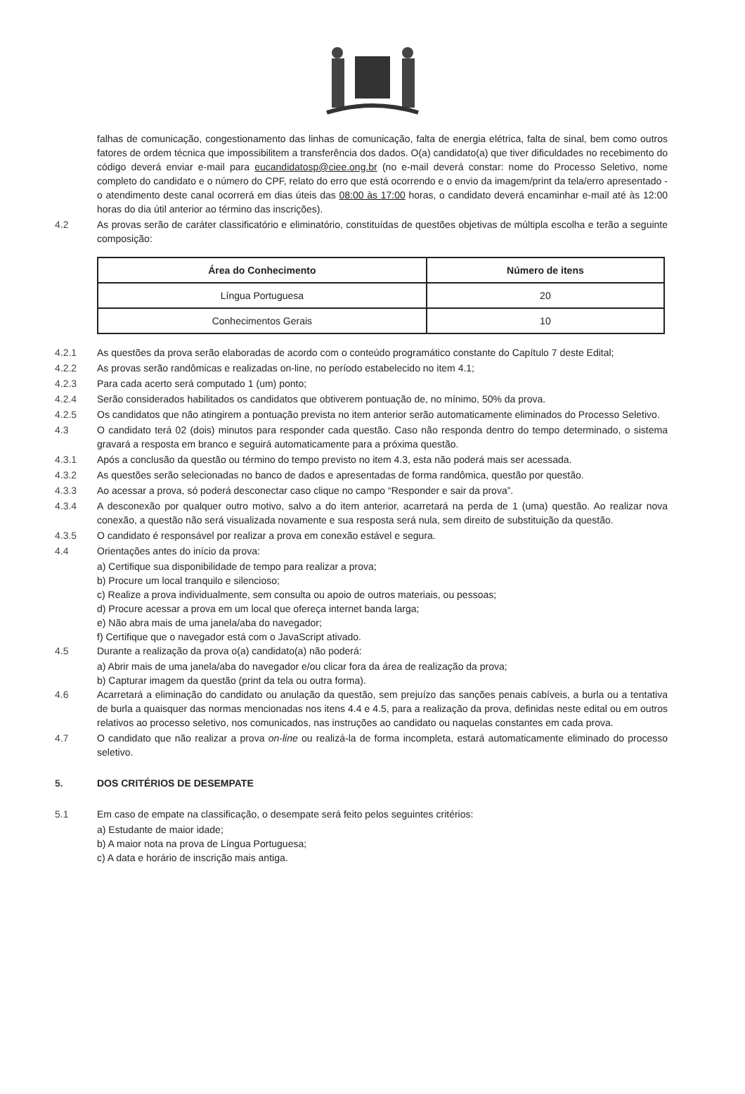falhas de comunicação, congestionamento das linhas de comunicação, falta de energia elétrica, falta de sinal, bem como outros fatores de ordem técnica que impossibilitem a transferência dos dados. O(a) candidato(a) que tiver dificuldades no recebimento do código deverá enviar e-mail para eucandidatosp@ciee.ong.br (no e-mail deverá constar: nome do Processo Seletivo, nome completo do candidato e o número do CPF, relato do erro que está ocorrendo e o envio da imagem/print da tela/erro apresentado - o atendimento deste canal ocorrerá em dias úteis das 08:00 às 17:00 horas, o candidato deverá encaminhar e-mail até às 12:00 horas do dia útil anterior ao término das inscrições).
4.2 As provas serão de caráter classificatório e eliminatório, constituídas de questões objetivas de múltipla escolha e terão a seguinte composição:
| Área do Conhecimento | Número de itens |
| --- | --- |
| Língua Portuguesa | 20 |
| Conhecimentos Gerais | 10 |
4.2.1 As questões da prova serão elaboradas de acordo com o conteúdo programático constante do Capítulo 7 deste Edital;
4.2.2 As provas serão randômicas e realizadas on-line, no período estabelecido no item 4.1;
4.2.3 Para cada acerto será computado 1 (um) ponto;
4.2.4 Serão considerados habilitados os candidatos que obtiverem pontuação de, no mínimo, 50% da prova.
4.2.5 Os candidatos que não atingirem a pontuação prevista no item anterior serão automaticamente eliminados do Processo Seletivo.
4.3 O candidato terá 02 (dois) minutos para responder cada questão. Caso não responda dentro do tempo determinado, o sistema gravará a resposta em branco e seguirá automaticamente para a próxima questão.
4.3.1 Após a conclusão da questão ou término do tempo previsto no item 4.3, esta não poderá mais ser acessada.
4.3.2 As questões serão selecionadas no banco de dados e apresentadas de forma randômica, questão por questão.
4.3.3 Ao acessar a prova, só poderá desconectar caso clique no campo “Responder e sair da prova”.
4.3.4 A desconexão por qualquer outro motivo, salvo a do item anterior, acarretará na perda de 1 (uma) questão. Ao realizar nova conexão, a questão não será visualizada novamente e sua resposta será nula, sem direito de substituição da questão.
4.3.5 O candidato é responsável por realizar a prova em conexão estável e segura.
4.4 Orientações antes do início da prova:
a) Certifique sua disponibilidade de tempo para realizar a prova;
b) Procure um local tranquilo e silencioso;
c) Realize a prova individualmente, sem consulta ou apoio de outros materiais, ou pessoas;
d) Procure acessar a prova em um local que ofereça internet banda larga;
e) Não abra mais de uma janela/aba do navegador;
f) Certifique que o navegador está com o JavaScript ativado.
4.5 Durante a realização da prova o(a) candidato(a) não poderá:
a) Abrir mais de uma janela/aba do navegador e/ou clicar fora da área de realização da prova;
b) Capturar imagem da questão (print da tela ou outra forma).
4.6 Acarretará a eliminação do candidato ou anulação da questão, sem prejuízo das sanções penais cabíveis, a burla ou a tentativa de burla a quaisquer das normas mencionadas nos itens 4.4 e 4.5, para a realização da prova, definidas neste edital ou em outros relativos ao processo seletivo, nos comunicados, nas instruções ao candidato ou naquelas constantes em cada prova.
4.7 O candidato que não realizar a prova on-line ou realizá-la de forma incompleta, estará automaticamente eliminado do processo seletivo.
5. DOS CRITÉRIOS DE DESEMPATE
5.1 Em caso de empate na classificação, o desempate será feito pelos seguintes critérios:
a) Estudante de maior idade;
b) A maior nota na prova de Língua Portuguesa;
c) A data e horário de inscrição mais antiga.